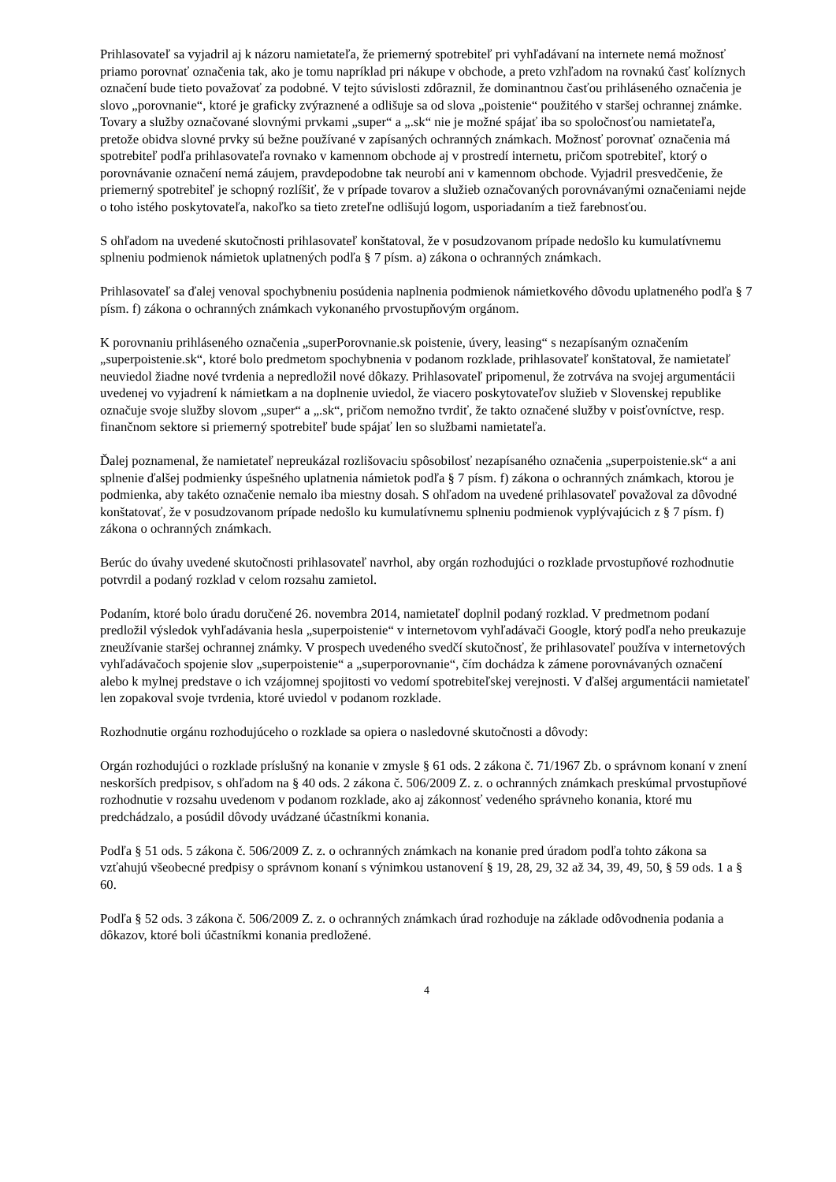Prihlasovateľ sa vyjadril aj k názoru namietateľa, že priemerný spotrebiteľ pri vyhľadávaní na internete nemá možnosť priamo porovnať označenia tak, ako je tomu napríklad pri nákupe v obchode, a preto vzhľadom na rovnakú časť kolíznych označení bude tieto považovať za podobné. V tejto súvislosti zdôraznil, že dominantnou časťou prihláseného označenia je slovo „porovnanie“, ktoré je graficky zvýraznené a odlišuje sa od slova „poistenie“ použitého v staršej ochrannej známke. Tovary a služby označované slovnými prvkami „super“ a „.sk“ nie je možné spájať iba so spoločnosťou namietateľa, pretože obidva slovné prvky sú bežne používané v zapísaných ochranných známkach. Možnosť porovnať označenia má spotrebiteľ podľa prihlasovateľa rovnako v kamennom obchode aj v prostredí internetu, pričom spotrebiteľ, ktorý o porovnávanie označení nemá záujem, pravdepodobne tak neurobí ani v kamennom obchode. Vyjadril presvedčenie, že priemerný spotrebiteľ je schopný rozlíšiť, že v prípade tovarov a služieb označovaných porovnávanými označeniami nejde o toho istého poskytovateľa, nakoľko sa tieto zreteľne odlišujú logom, usporiadaním a tiež farebnosťou.
S ohľadom na uvedené skutočnosti prihlasovateľ konštatoval, že v posudzovanom prípade nedošlo ku kumulatívnemu splneniu podmienok námietok uplatnených podľa § 7 písm. a) zákona o ochranných známkach.
Prihlasovateľ sa ďalej venoval spochybneniu posúdenia naplnenia podmienok námietkového dôvodu uplatneného podľa § 7 písm. f) zákona o ochranných známkach vykonaného prvostupňovým orgánom.
K porovnaniu prihláseného označenia „superPorovnanie.sk poistenie, úvery, leasing“ s nezapísaným označením „superpoistenie.sk“, ktoré bolo predmetom spochybnenia v podanom rozklade, prihlasovateľ konštatoval, že namietateľ neuviedol žiadne nové tvrdenia a nepredložil nové dôkazy. Prihlasovateľ pripomenul, že zotrváva na svojej argumentácii uvedenej vo vyjadrení k námietkam a na doplnenie uviedol, že viacero poskytovateľov služieb v Slovenskej republike označuje svoje služby slovom „super“ a „.sk“, pričom nemožno tvrdiť, že takto označené služby v poisťovníctve, resp. finančnom sektore si priemerný spotrebiteľ bude spájať len so službami namietateľa.
Ďalej poznamenal, že namietateľ nepreukázal rozlišovaciu spôsobilosť nezapísaného označenia „superpoistenie.sk“ a ani splnenie ďalšej podmienky úspešného uplatnenia námietok podľa § 7 písm. f) zákona o ochranných známkach, ktorou je podmienka, aby takéto označenie nemalo iba miestny dosah. S ohľadom na uvedené prihlasovateľ považoval za dôvodné konštatovať, že v posudzovanom prípade nedošlo ku kumulatívnemu splneniu podmienok vyplývajúcich z § 7 písm. f) zákona o ochranných známkach.
Berúc do úvahy uvedené skutočnosti prihlasovateľ navrhol, aby orgán rozhodujúci o rozklade prvostupňové rozhodnutie potvrdil a podaný rozklad v celom rozsahu zamietol.
Podaním, ktoré bolo úradu doručené 26. novembra 2014, namietateľ doplnil podaný rozklad. V predmetnom podaní predložil výsledok vyhľadávania hesla „superpoistenie“ v internetovom vyhľadávači Google, ktorý podľa neho preukazuje zneužívanie staršej ochrannej známky. V prospech uvedeného svedčí skutočnosť, že prihlasovateľ používa v internetových vyhľadávačoch spojenie slov „superpoistenie“ a „superporovnanie“, čím dochádza k zámene porovnávaných označení alebo k mylnej predstave o ich vzájomnej spojitosti vo vedomí spotrebiteľskej verejnosti. V ďalšej argumentácii namietateľ len zopakoval svoje tvrdenia, ktoré uviedol v podanom rozklade.
Rozhodnutie orgánu rozhodujúceho o rozklade sa opiera o nasledovné skutočnosti a dôvody:
Orgán rozhodujúci o rozklade príslušný na konanie v zmysle § 61 ods. 2 zákona č. 71/1967 Zb. o správnom konaní v znení neskorších predpisov, s ohľadom na § 40 ods. 2 zákona č. 506/2009 Z. z. o ochranných známkach preskúmal prvostupňové rozhodnutie v rozsahu uvedenom v podanom rozklade, ako aj zákonnosť vedeného správneho konania, ktoré mu predchádzalo, a posúdil dôvody uvádzané účastníkmi konania.
Podľa § 51 ods. 5 zákona č. 506/2009 Z. z. o ochranných známkach na konanie pred úradom podľa tohto zákona sa vzťahujú všeobecné predpisy o správnom konaní s výnimkou ustanovení § 19, 28, 29, 32 až 34, 39, 49, 50, § 59 ods. 1 a § 60.
Podľa § 52 ods. 3 zákona č. 506/2009 Z. z. o ochranných známkach úrad rozhoduje na základe odôvodnenia podania a dôkazov, ktoré boli účastníkmi konania predložené.
4